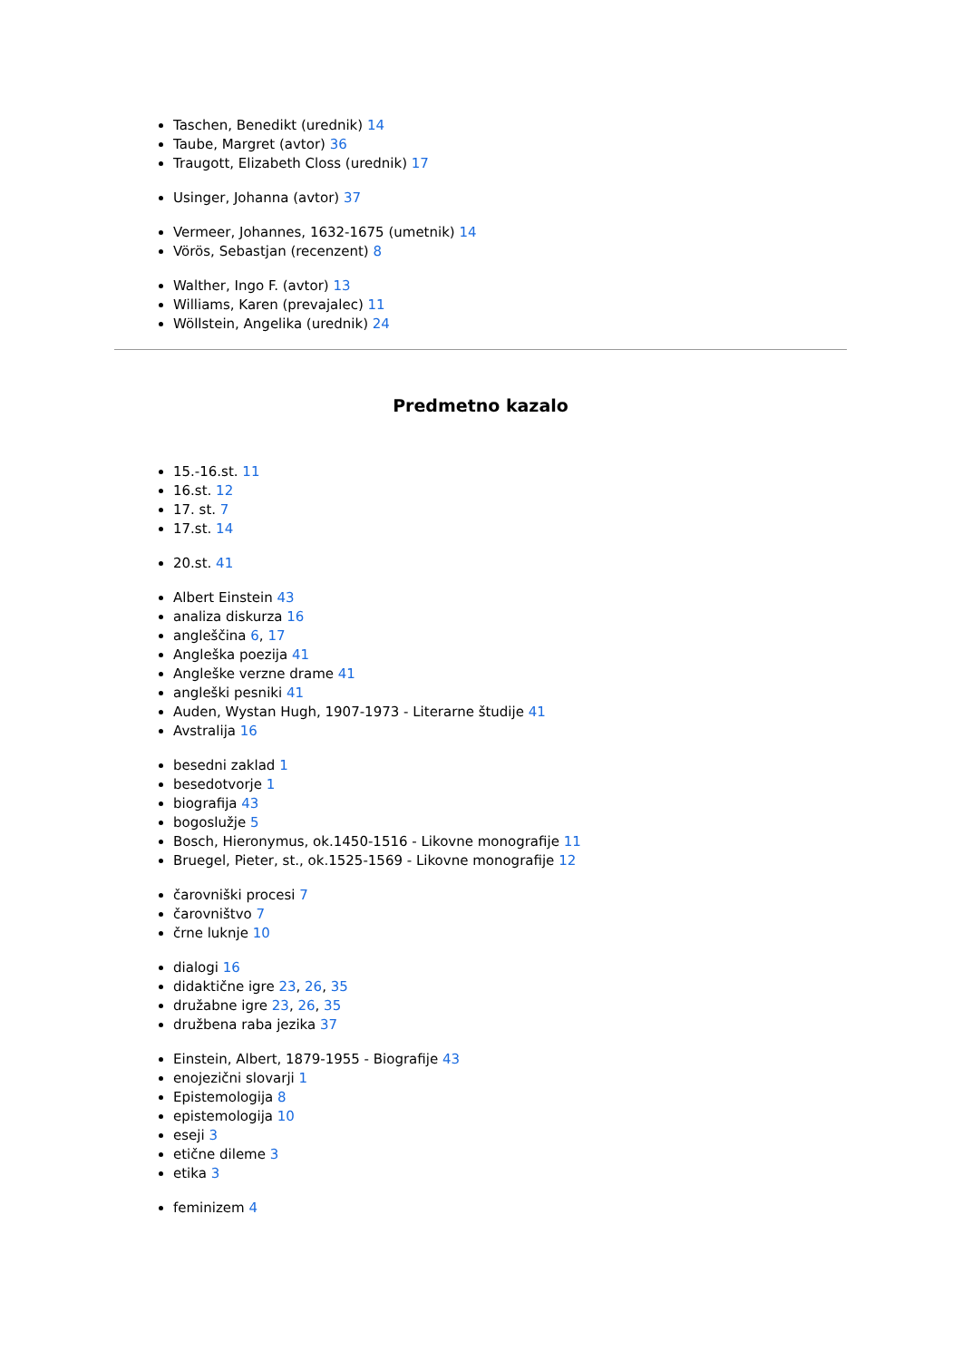Taschen, Benedikt (urednik) 14
Taube, Margret (avtor) 36
Traugott, Elizabeth Closs (urednik) 17
Usinger, Johanna (avtor) 37
Vermeer, Johannes, 1632-1675 (umetnik) 14
Vörös, Sebastjan (recenzent) 8
Walther, Ingo F. (avtor) 13
Williams, Karen (prevajalec) 11
Wöllstein, Angelika (urednik) 24
Predmetno kazalo
15.-16.st. 11
16.st. 12
17. st. 7
17.st. 14
20.st. 41
Albert Einstein 43
analiza diskurza 16
angleščina 6, 17
Angleška poezija 41
Angleške verzne drame 41
angleški pesniki 41
Auden, Wystan Hugh, 1907-1973 - Literarne študije 41
Avstralija 16
besedni zaklad 1
besedotvorje 1
biografija 43
bogoslužje 5
Bosch, Hieronymus, ok.1450-1516 - Likovne monografije 11
Bruegel, Pieter, st., ok.1525-1569 - Likovne monografije 12
čarovniški procesi 7
čarovništvo 7
črne luknje 10
dialogi 16
didaktične igre 23, 26, 35
družabne igre 23, 26, 35
družbena raba jezika 37
Einstein, Albert, 1879-1955 - Biografije 43
enojezični slovarji 1
Epistemologija 8
epistemologija 10
eseji 3
etične dileme 3
etika 3
feminizem 4